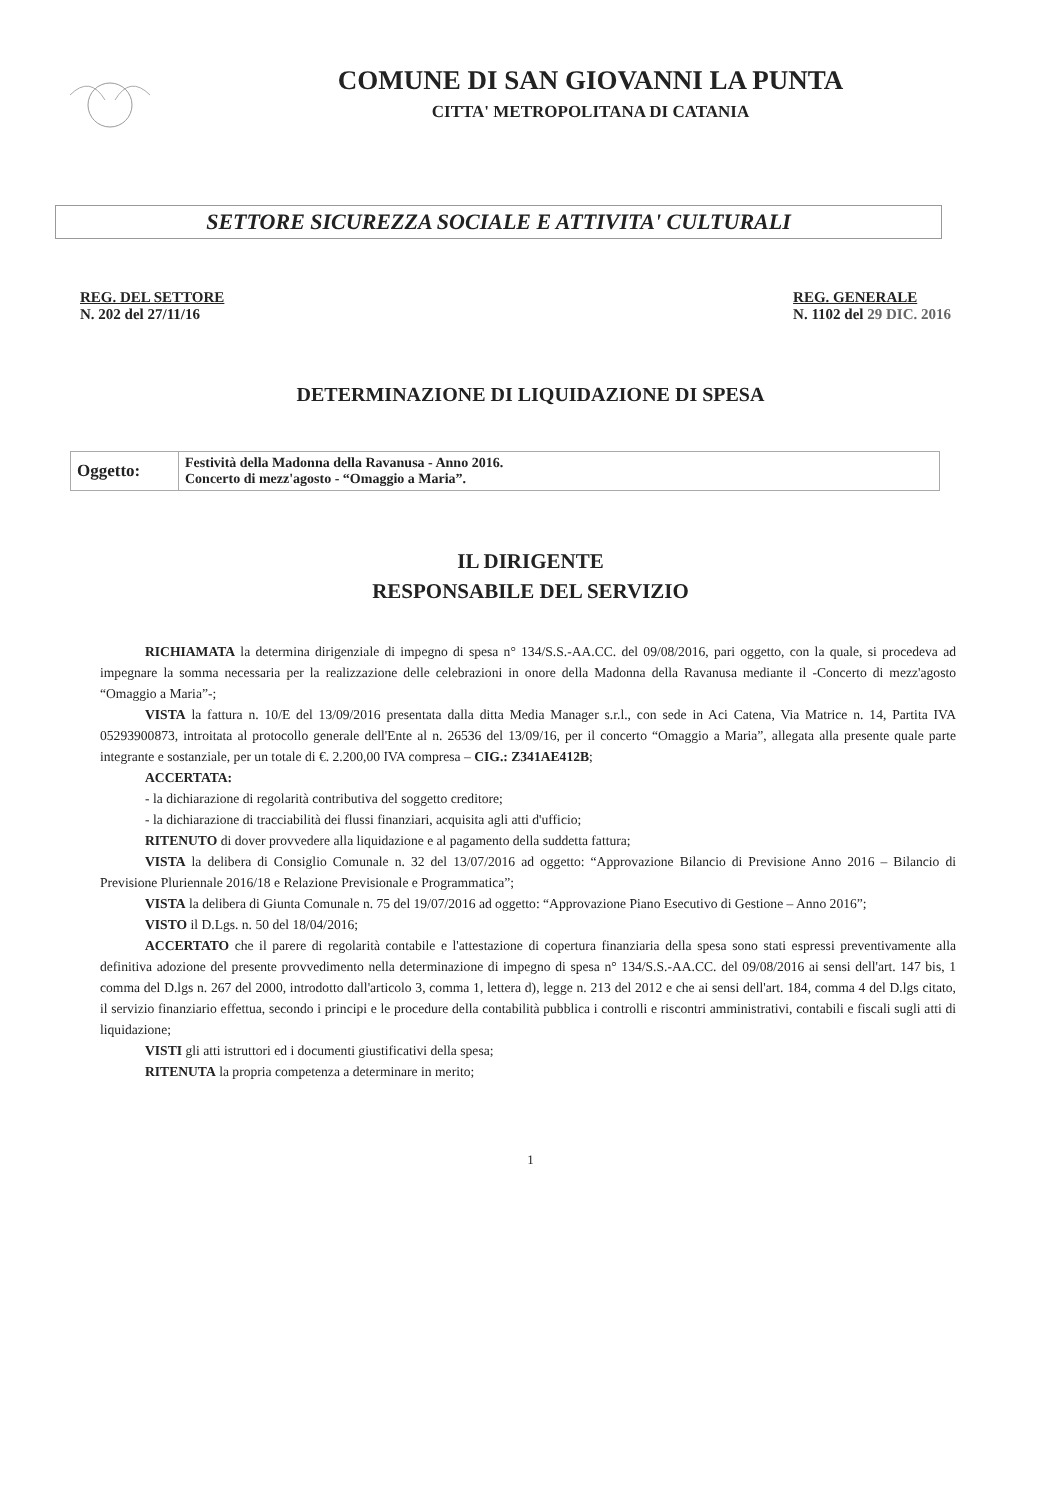COMUNE DI SAN GIOVANNI LA PUNTA
CITTA' METROPOLITANA DI CATANIA
SETTORE SICUREZZA SOCIALE E ATTIVITA' CULTURALI
REG. DEL SETTORE
N. 202 del 27/11/16
REG. GENERALE
N. 1102 del 29 DIC. 2016
DETERMINAZIONE DI LIQUIDAZIONE DI SPESA
| Oggetto: | Festività della Madonna della Ravanusa - Anno 2016. Concerto di mezz'agosto - “Omaggio a Maria”. |
IL DIRIGENTE
RESPONSABILE DEL SERVIZIO
RICHIAMATA la determina dirigenziale di impegno di spesa n° 134/S.S.-AA.CC. del 09/08/2016, pari oggetto, con la quale, si procedeva ad impegnare la somma necessaria per la realizzazione delle celebrazioni in onore della Madonna della Ravanusa mediante il -Concerto di mezz'agosto “Omaggio a Maria”-;
VISTA la fattura n. 10/E del 13/09/2016 presentata dalla ditta Media Manager s.r.l., con sede in Aci Catena, Via Matrice n. 14, Partita IVA 05293900873, introitata al protocollo generale dell'Ente al n. 26536 del 13/09/16, per il concerto “Omaggio a Maria”, allegata alla presente quale parte integrante e sostanziale, per un totale di €. 2.200,00 IVA compresa – CIG.: Z341AE412B;
ACCERTATA:
- la dichiarazione di regolarità contributiva del soggetto creditore;
- la dichiarazione di tracciabilità dei flussi finanziari, acquisita agli atti d'ufficio;
RITENUTO di dover provvedere alla liquidazione e al pagamento della suddetta fattura;
VISTA la delibera di Consiglio Comunale n. 32 del 13/07/2016 ad oggetto: “Approvazione Bilancio di Previsione Anno 2016 – Bilancio di Previsione Pluriennale 2016/18 e Relazione Previsionale e Programmatica”;
VISTA la delibera di Giunta Comunale n. 75 del 19/07/2016 ad oggetto: “Approvazione Piano Esecutivo di Gestione – Anno 2016”;
VISTO il D.Lgs. n. 50 del 18/04/2016;
ACCERTATO che il parere di regolarità contabile e l'attestazione di copertura finanziaria della spesa sono stati espressi preventivamente alla definitiva adozione del presente provvedimento nella determinazione di impegno di spesa n° 134/S.S.-AA.CC. del 09/08/2016 ai sensi dell'art. 147 bis, 1 comma del D.lgs n. 267 del 2000, introdotto dall'articolo 3, comma 1, lettera d), legge n. 213 del 2012 e che ai sensi dell'art. 184, comma 4 del D.lgs citato, il servizio finanziario effettua, secondo i principi e le procedure della contabilità pubblica i controlli e riscontri amministrativi, contabili e fiscali sugli atti di liquidazione;
VISTI gli atti istruttori ed i documenti giustificativi della spesa;
RITENUTA la propria competenza a determinare in merito;
1